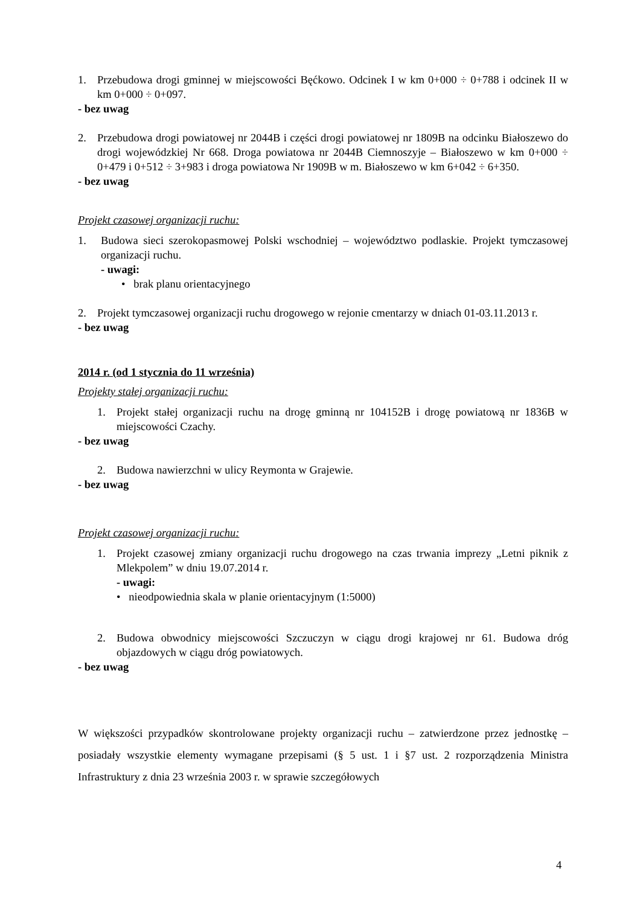1. Przebudowa drogi gminnej w miejscowości Bęćkowo. Odcinek I w km 0+000 ÷ 0+788 i odcinek II w km 0+000 ÷ 0+097.
- bez uwag
2. Przebudowa drogi powiatowej nr 2044B i części drogi powiatowej nr 1809B na odcinku Białoszewo do drogi wojewódzkiej Nr 668. Droga powiatowa nr 2044B Ciemnoszyje – Białoszewo w km 0+000 ÷ 0+479 i 0+512 ÷ 3+983 i droga powiatowa Nr 1909B w m. Białoszewo w km 6+042 ÷ 6+350.
- bez uwag
Projekt czasowej organizacji ruchu:
1. Budowa sieci szerokopasmowej Polski wschodniej – województwo podlaskie. Projekt tymczasowej organizacji ruchu.
- uwagi:
• brak planu orientacyjnego
2. Projekt tymczasowej organizacji ruchu drogowego w rejonie cmentarzy w dniach 01-03.11.2013 r.
- bez uwag
2014 r. (od 1 stycznia do 11 września)
Projekty stałej organizacji ruchu:
1. Projekt stałej organizacji ruchu na drogę gminną nr 104152B i drogę powiatową nr 1836B w miejscowości Czachy.
- bez uwag
2. Budowa nawierzchni w ulicy Reymonta w Grajewie.
- bez uwag
Projekt czasowej organizacji ruchu:
1. Projekt czasowej zmiany organizacji ruchu drogowego na czas trwania imprezy „Letni piknik z Mlekpolem” w dniu 19.07.2014 r.
- uwagi:
• nieodpowiedniа skala w planie orientacyjnym (1:5000)
2. Budowa obwodnicy miejscowości Szczuczyn w ciągu drogi krajowej nr 61. Budowa dróg objazdowych w ciągu dróg powiatowych.
- bez uwag
W większości przypadków skontrolowane projekty organizacji ruchu – zatwierdzone przez jednostkę – posiadały wszystkie elementy wymagane przepisami (§ 5 ust. 1 i §7 ust. 2 rozporządzenia Ministra Infrastruktury z dnia 23 września 2003 r. w sprawie szczegółowych
4